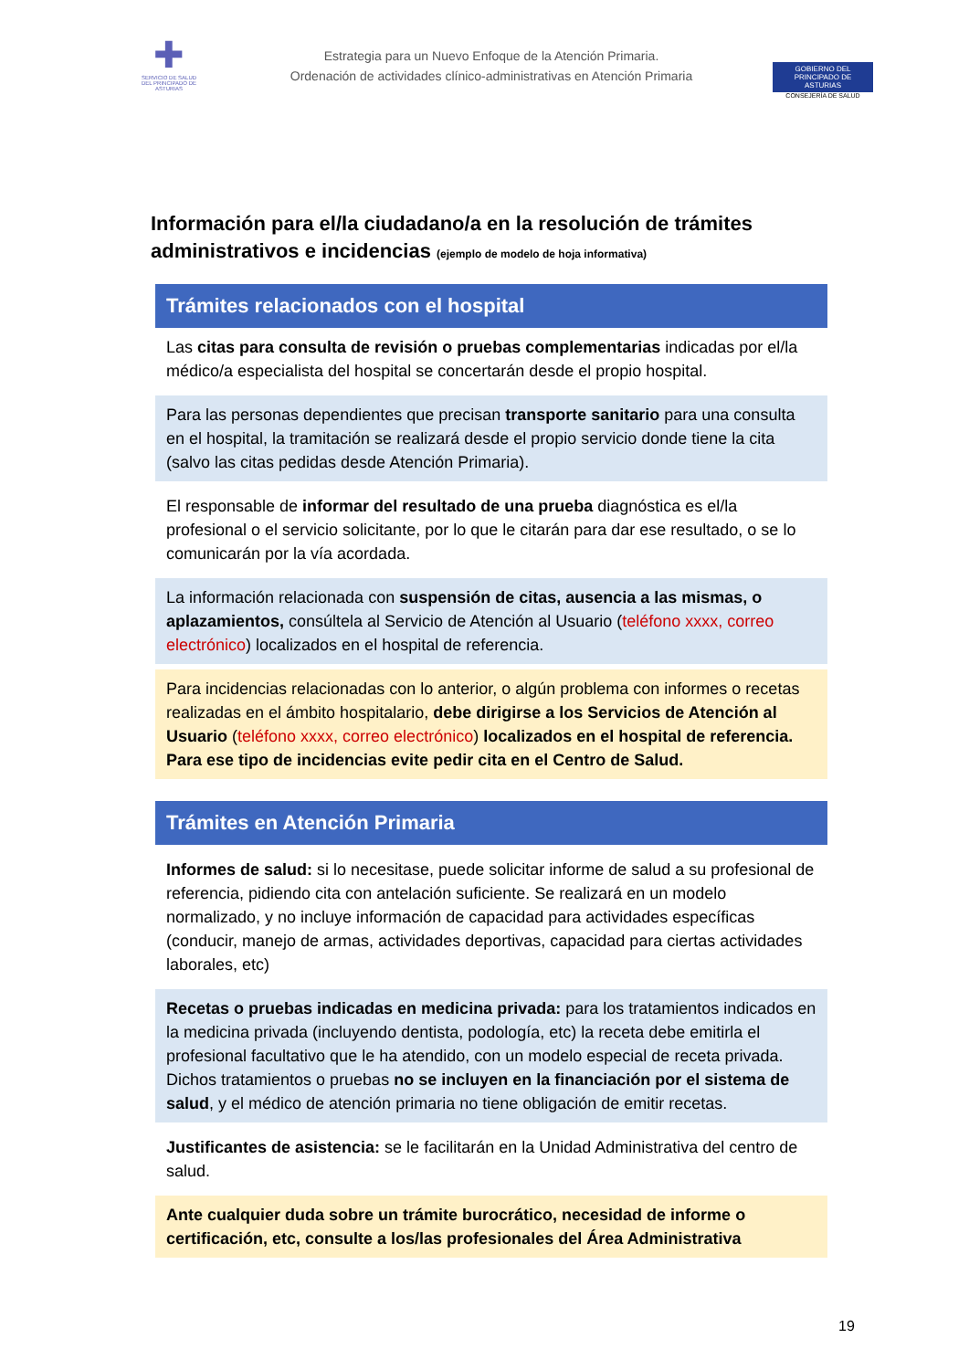✚
SERVICIO DE SALUD
DEL PRINCIPADO DE ASTURIAS
Estrategia para un Nuevo Enfoque de la Atención Primaria.
Ordenación de actividades clínico-administrativas en Atención Primaria
GOBIERNO DEL
PRINCIPADO DE ASTURIAS
CONSEJERÍA DE SALUD
Información para el/la ciudadano/a en la resolución de trámites administrativos e incidencias (ejemplo de modelo de hoja informativa)
Trámites relacionados con el hospital
Las citas para consulta de revisión o pruebas complementarias indicadas por el/la médico/a especialista del hospital se concertarán desde el propio hospital.
Para las personas dependientes que precisan transporte sanitario para una consulta en el hospital, la tramitación se realizará desde el propio servicio donde tiene la cita (salvo las citas pedidas desde Atención Primaria).
El responsable de informar del resultado de una prueba diagnóstica es el/la profesional o el servicio solicitante, por lo que le citarán para dar ese resultado, o se lo comunicarán por la vía acordada.
La información relacionada con suspensión de citas, ausencia a las mismas, o aplazamientos, consúltela al Servicio de Atención al Usuario (teléfono xxxx, correo electrónico) localizados en el hospital de referencia.
Para incidencias relacionadas con lo anterior, o algún problema con informes o recetas realizadas en el ámbito hospitalario, debe dirigirse a los Servicios de Atención al Usuario (teléfono xxxx, correo electrónico) localizados en el hospital de referencia.
Para ese tipo de incidencias evite pedir cita en el Centro de Salud.
Trámites en Atención Primaria
Informes de salud: si lo necesitase, puede solicitar informe de salud a su profesional de referencia, pidiendo cita con antelación suficiente. Se realizará en un modelo normalizado, y no incluye información de capacidad para actividades específicas (conducir, manejo de armas, actividades deportivas, capacidad para ciertas actividades laborales, etc)
Recetas o pruebas indicadas en medicina privada: para los tratamientos indicados en la medicina privada (incluyendo dentista, podología, etc) la receta debe emitirla el profesional facultativo que le ha atendido, con un modelo especial de receta privada. Dichos tratamientos o pruebas no se incluyen en la financiación por el sistema de salud, y el médico de atención primaria no tiene obligación de emitir recetas.
Justificantes de asistencia: se le facilitarán en la Unidad Administrativa del centro de salud.
Ante cualquier duda sobre un trámite burocrático, necesidad de informe o certificación, etc, consulte a los/las profesionales del Área Administrativa
19